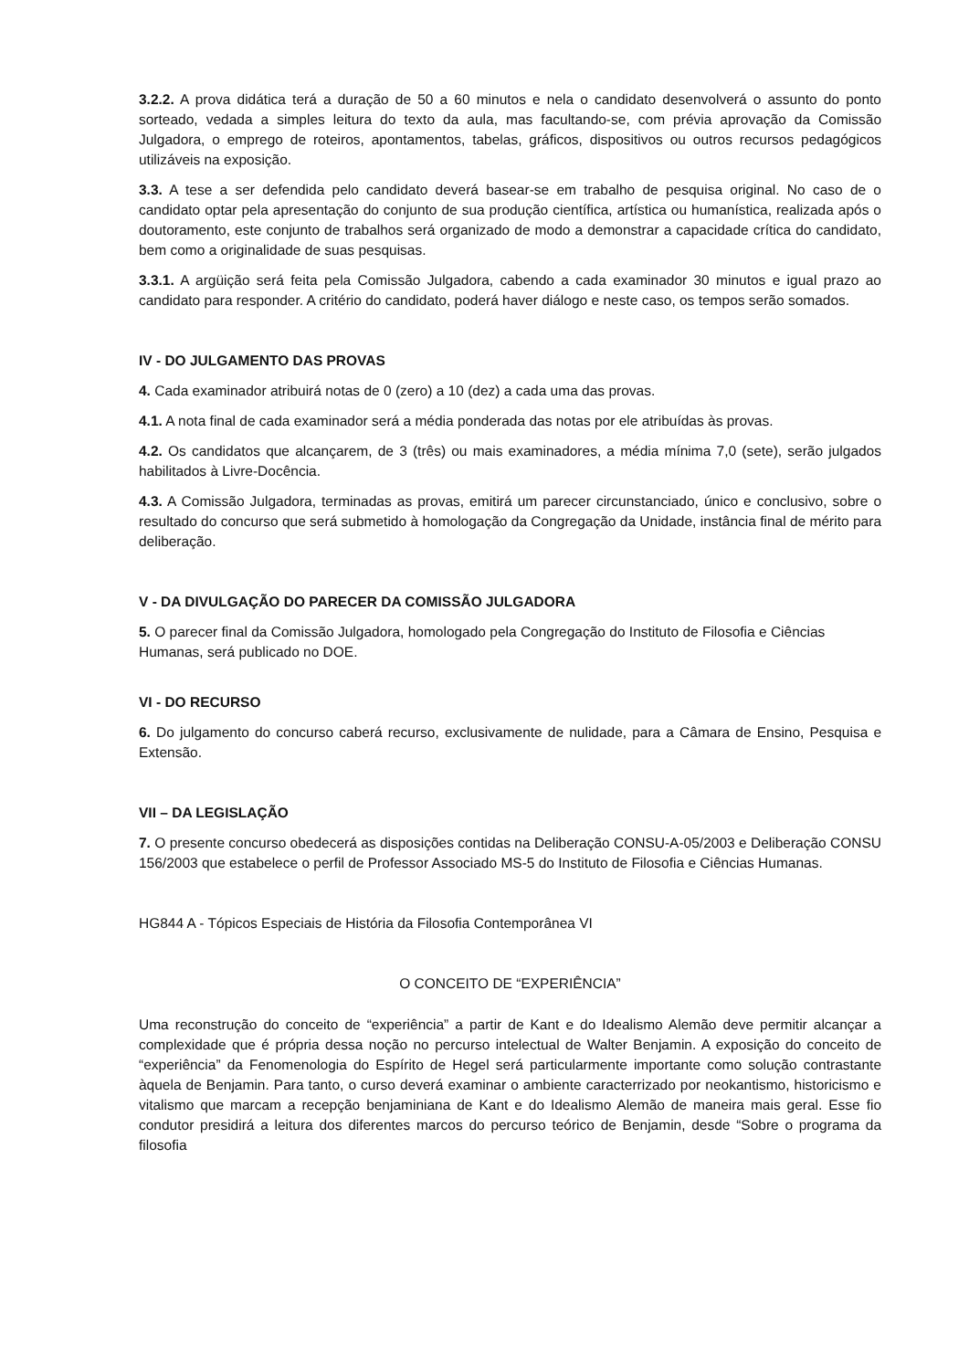3.2.2. A prova didática terá a duração de 50 a 60 minutos e nela o candidato desenvolverá o assunto do ponto sorteado, vedada a simples leitura do texto da aula, mas facultando-se, com prévia aprovação da Comissão Julgadora, o emprego de roteiros, apontamentos, tabelas, gráficos, dispositivos ou outros recursos pedagógicos utilizáveis na exposição.
3.3. A tese a ser defendida pelo candidato deverá basear-se em trabalho de pesquisa original. No caso de o candidato optar pela apresentação do conjunto de sua produção científica, artística ou humanística, realizada após o doutoramento, este conjunto de trabalhos será organizado de modo a demonstrar a capacidade crítica do candidato, bem como a originalidade de suas pesquisas.
3.3.1. A argüição será feita pela Comissão Julgadora, cabendo a cada examinador 30 minutos e igual prazo ao candidato para responder. A critério do candidato, poderá haver diálogo e neste caso, os tempos serão somados.
IV - DO JULGAMENTO DAS PROVAS
4. Cada examinador atribuirá notas de 0 (zero) a 10 (dez) a cada uma das provas.
4.1. A nota final de cada examinador será a média ponderada das notas por ele atribuídas às provas.
4.2. Os candidatos que alcançarem, de 3 (três) ou mais examinadores, a média mínima 7,0 (sete), serão julgados habilitados à Livre-Docência.
4.3. A Comissão Julgadora, terminadas as provas, emitirá um parecer circunstanciado, único e conclusivo, sobre o resultado do concurso que será submetido à homologação da Congregação da Unidade, instância final de mérito para deliberação.
V - DA DIVULGAÇÃO DO PARECER DA COMISSÃO JULGADORA
5. O parecer final da Comissão Julgadora, homologado pela Congregação do Instituto de Filosofia e Ciências Humanas, será publicado no DOE.
VI - DO RECURSO
6. Do julgamento do concurso caberá recurso, exclusivamente de nulidade, para a Câmara de Ensino, Pesquisa e Extensão.
VII – DA LEGISLAÇÃO
7. O presente concurso obedecerá as disposições contidas na Deliberação CONSU-A-05/2003 e Deliberação CONSU 156/2003 que estabelece o perfil de Professor Associado MS-5 do Instituto de Filosofia e Ciências Humanas.
HG844 A - Tópicos Especiais de História da Filosofia Contemporânea VI
O CONCEITO DE “EXPERIÊNCIA”
Uma reconstrução do conceito de “experiência” a partir de Kant e do Idealismo Alemão deve permitir alcançar a complexidade que é própria dessa noção no percurso intelectual de Walter Benjamin. A exposição do conceito de “experiência” da Fenomenologia do Espírito de Hegel será particularmente importante como solução contrastante àquela de Benjamin. Para tanto, o curso deverá examinar o ambiente caracterrizado por neokantismo, historicismo e vitalismo que marcam a recepção benjaminiana de Kant e do Idealismo Alemão de maneira mais geral. Esse fio condutor presidirá a leitura dos diferentes marcos do percurso teórico de Benjamin, desde “Sobre o programa da filosofia